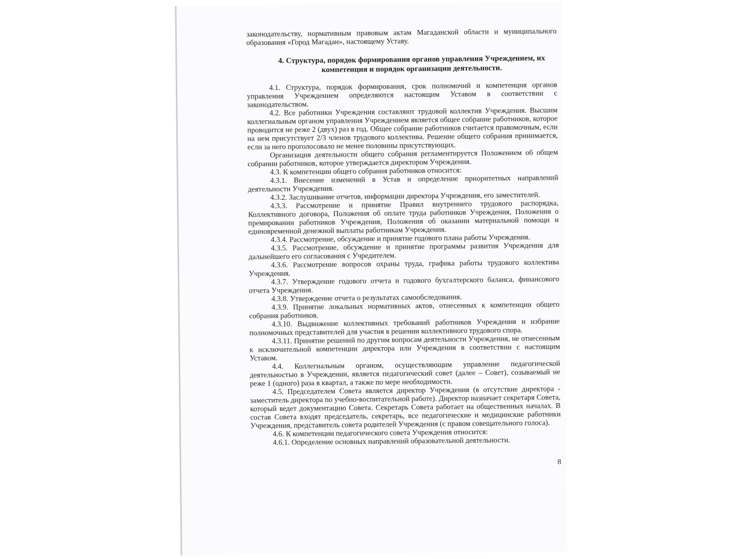законодательству, нормативным правовым актам Магаданской области и муниципального образования «Город Магадан», настоящему Уставу.
4. Структура, порядок формирования органов управления Учреждением, их компетенция и порядок организации деятельности.
4.1. Структура, порядок формирования, срок полномочий и компетенция органов управления Учреждением определяются настоящим Уставом в соответствии с законодательством.
4.2. Все работники Учреждения составляют трудовой коллектив Учреждения. Высшим коллегиальным органом управления Учреждением является общее собрание работников, которое проводится не реже 2 (двух) раз в год. Общее собрание работников считается правомочным, если на нем присутствует 2/3 членов трудового коллектива. Решение общего собрания принимается, если за него проголосовало не менее половины присутствующих.
Организация деятельности общего собрания регламентируется Положением об общем собрании работников, которое утверждается директором Учреждения.
4.3. К компетенции общего собрания работников относится:
4.3.1. Внесение изменений в Устав и определение приоритетных направлений деятельности Учреждения.
4.3.2. Заслушивание отчетов, информации директора Учреждения, его заместителей.
4.3.3. Рассмотрение и принятие Правил внутреннего трудового распорядка, Коллективного договора, Положения об оплате труда работников Учреждения, Положения о премировании работников Учреждения, Положения об оказании материальной помощи и единовременной денежной выплаты работникам Учреждения.
4.3.4. Рассмотрение, обсуждение и принятие годового плана работы Учреждения.
4.3.5. Рассмотрение, обсуждение и принятие программы развития Учреждения для дальнейшего его согласования с Учредителем.
4.3.6. Рассмотрение вопросов охраны труда, графика работы трудового коллектива Учреждения.
4.3.7. Утверждение годового отчета и годового бухгалтерского баланса, финансового отчета Учреждения.
4.3.8. Утверждение отчета о результатах самообследования.
4.3.9. Принятие локальных нормативных актов, отнесенных к компетенции общего собрания работников.
4.3.10. Выдвижение коллективных требований работников Учреждения и избрание полномочных представителей для участия в решении коллективного трудового спора.
4.3.11. Принятие решений по другим вопросам деятельности Учреждения, не отнесенным к исключительной компетенции директора или Учреждения в соответствии с настоящим Уставом.
4.4. Коллегиальным органом, осуществляющим управление педагогической деятельностью в Учреждении, является педагогический совет (далее – Совет), созываемый не реже 1 (одного) раза в квартал, а также по мере необходимости.
4.5. Председателем Совета является директор Учреждения (в отсутствие директора - заместитель директора по учебно-воспитательной работе). Директор назначает секретаря Совета, который ведет документацию Совета. Секретарь Совета работает на общественных началах. В состав Совета входят председатель, секретарь, все педагогические и медицинские работники Учреждения, представитель совета родителей Учреждения (с правом совещательного голоса).
4.6. К компетенции педагогического совета Учреждения относится:
4.6.1. Определение основных направлений образовательной деятельности.
8